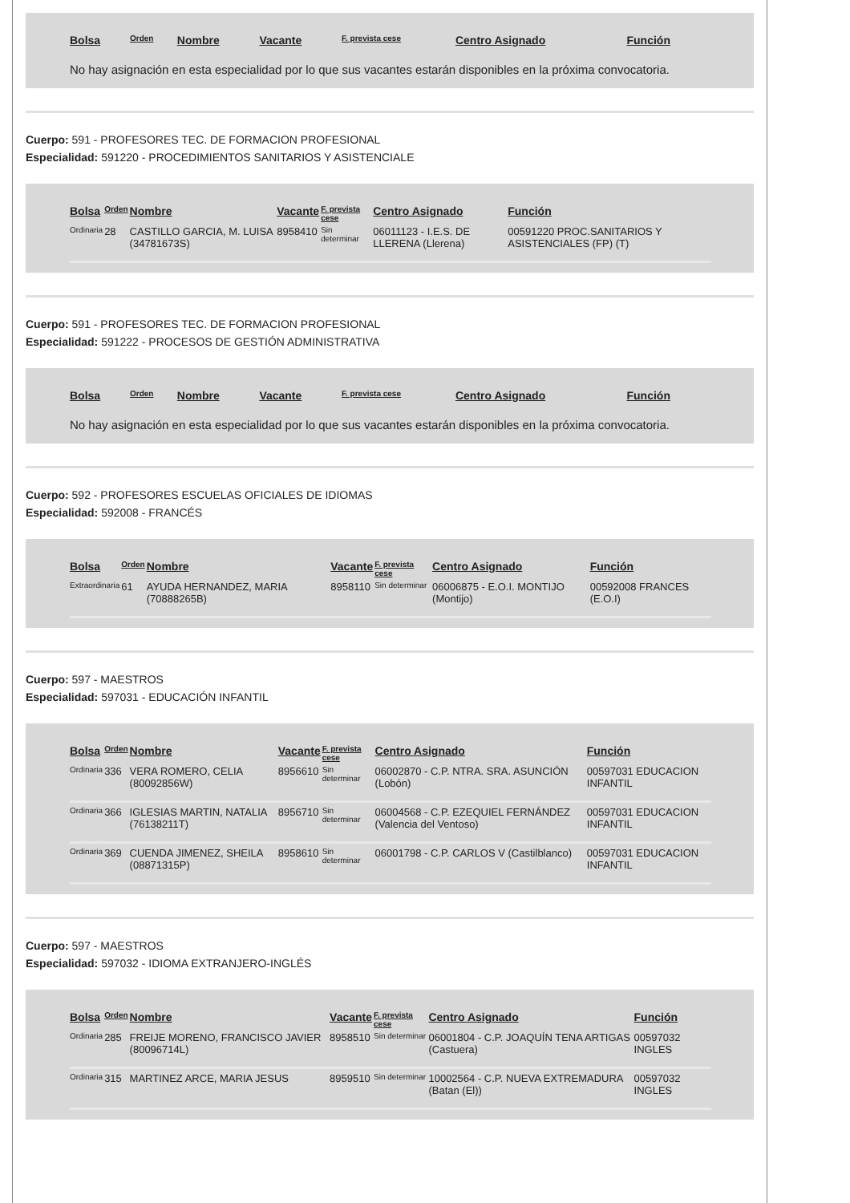| Bolsa | Orden | Nombre | Vacante | F. prevista cese | Centro Asignado | Función |
| --- | --- | --- | --- | --- | --- | --- |
No hay asignación en esta especialidad por lo que sus vacantes estarán disponibles en la próxima convocatoria.
Cuerpo: 591 - PROFESORES TEC. DE FORMACION PROFESIONAL
Especialidad: 591220 - PROCEDIMIENTOS SANITARIOS Y ASISTENCIALE
| Bolsa | Orden | Nombre | Vacante | F. prevista cese | Centro Asignado | Función |
| --- | --- | --- | --- | --- | --- | --- |
| Ordinaria | 28 | CASTILLO GARCIA, M. LUISA (34781673S) | 8958410 | Sin determinar | 06011123 - I.E.S. DE LLERENA (Llerena) | 00591220 PROC.SANITARIOS Y ASISTENCIALES (FP) (T) |
Cuerpo: 591 - PROFESORES TEC. DE FORMACION PROFESIONAL
Especialidad: 591222 - PROCESOS DE GESTIÓN ADMINISTRATIVA
| Bolsa | Orden | Nombre | Vacante | F. prevista cese | Centro Asignado | Función |
| --- | --- | --- | --- | --- | --- | --- |
No hay asignación en esta especialidad por lo que sus vacantes estarán disponibles en la próxima convocatoria.
Cuerpo: 592 - PROFESORES ESCUELAS OFICIALES DE IDIOMAS
Especialidad: 592008 - FRANCÉS
| Bolsa | Orden | Nombre | Vacante | F. prevista cese | Centro Asignado | Función |
| --- | --- | --- | --- | --- | --- | --- |
| Extraordinaria | 61 | AYUDA HERNANDEZ, MARIA (70888265B) | 8958110 | Sin determinar | 06006875 - E.O.I. MONTIJO (Montijo) | 00592008 FRANCES (E.O.I) |
Cuerpo: 597 - MAESTROS
Especialidad: 597031 - EDUCACIÓN INFANTIL
| Bolsa | Orden | Nombre | Vacante | F. prevista cese | Centro Asignado | Función |
| --- | --- | --- | --- | --- | --- | --- |
| Ordinaria | 336 | VERA ROMERO, CELIA (80092856W) | 8956610 | Sin determinar | 06002870 - C.P. NTRA. SRA. ASUNCIÓN (Lobón) | 00597031 EDUCACION INFANTIL |
| Ordinaria | 366 | IGLESIAS MARTIN, NATALIA (76138211T) | 8956710 | Sin determinar | 06004568 - C.P. EZEQUIEL FERNÁNDEZ (Valencia del Ventoso) | 00597031 EDUCACION INFANTIL |
| Ordinaria | 369 | CUENDA JIMENEZ, SHEILA (08871315P) | 8958610 | Sin determinar | 06001798 - C.P. CARLOS V (Castilblanco) | 00597031 EDUCACION INFANTIL |
Cuerpo: 597 - MAESTROS
Especialidad: 597032 - IDIOMA EXTRANJERO-INGLÉS
| Bolsa | Orden | Nombre | Vacante | F. prevista cese | Centro Asignado | Función |
| --- | --- | --- | --- | --- | --- | --- |
| Ordinaria | 285 | FREIJE MORENO, FRANCISCO JAVIER (80096714L) | 8958510 | Sin determinar | 06001804 - C.P. JOAQUÍN TENA ARTIGAS (Castuera) | 00597032 INGLES |
| Ordinaria | 315 | MARTINEZ ARCE, MARIA JESUS | 8959510 | Sin determinar | 10002564 - C.P. NUEVA EXTREMADURA (Batan (El)) | 00597032 INGLES |